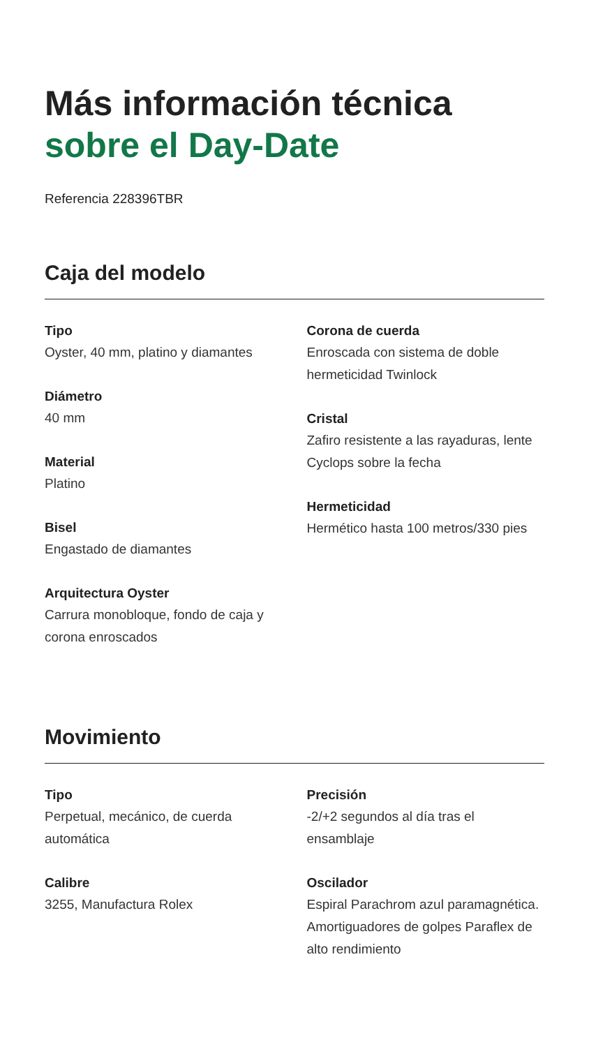Más información técnica sobre el Day-Date
Referencia 228396TBR
Caja del modelo
Tipo
Oyster, 40 mm, platino y diamantes
Diámetro
40 mm
Material
Platino
Bisel
Engastado de diamantes
Arquitectura Oyster
Carrura monobloque, fondo de caja y corona enroscados
Corona de cuerda
Enroscada con sistema de doble hermeticidad Twinlock
Cristal
Zafiro resistente a las rayaduras, lente Cyclops sobre la fecha
Hermeticidad
Hermético hasta 100 metros/330 pies
Movimiento
Tipo
Perpetual, mecánico, de cuerda automática
Calibre
3255, Manufactura Rolex
Precisión
-2/+2 segundos al día tras el ensamblaje
Oscilador
Espiral Parachrom azul paramagnética. Amortiguadores de golpes Paraflex de alto rendimiento